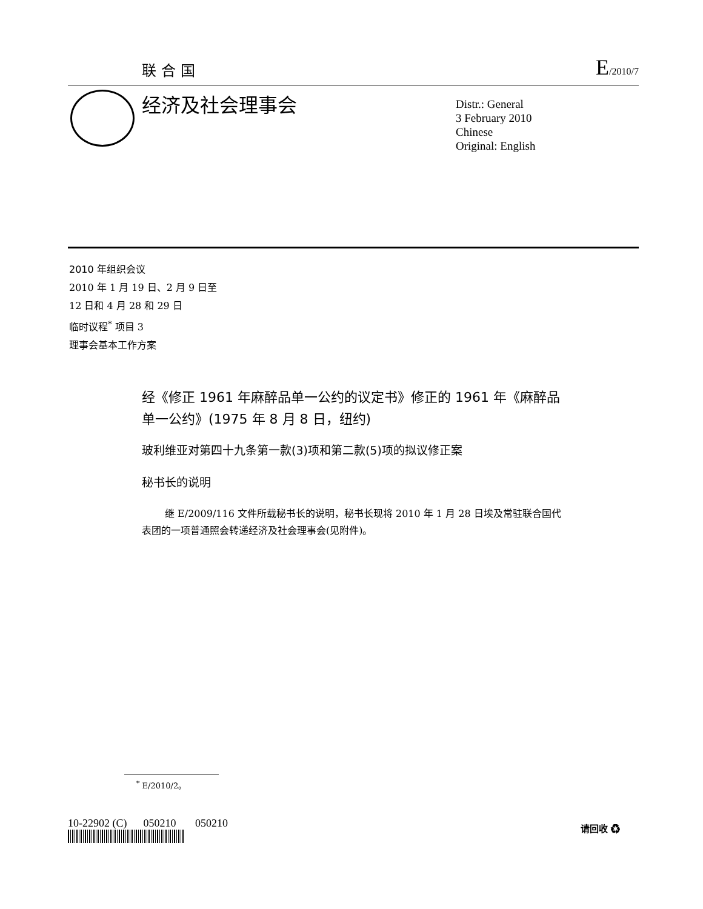联合国 E/2010/7
经济及社会理事会
Distr.: General
3 February 2010
Chinese
Original: English
2010 年组织会议
2010 年 1 月 19 日、2 月 9 日至
12 日和 4 月 28 和 29 日
临时议程<sup>*</sup> 项目 3
理事会基本工作方案
经《修正 1961 年麻醉品单一公约的议定书》修正的 1961 年《麻醉品单一公约》(1975 年 8 月 8 日，纽约)
玻利维亚对第四十九条第一款(3)项和第二款(5)项的拟议修正案
秘书长的说明
继 E/2009/116 文件所载秘书长的说明，秘书长现将 2010 年 1 月 28 日埃及常驻联合国代表团的一项普通照会转递经济及社会理事会(见附件)。
<sup>*</sup> E/2010/2。
10-22902 (C) 050210 050210
请回收 ♻